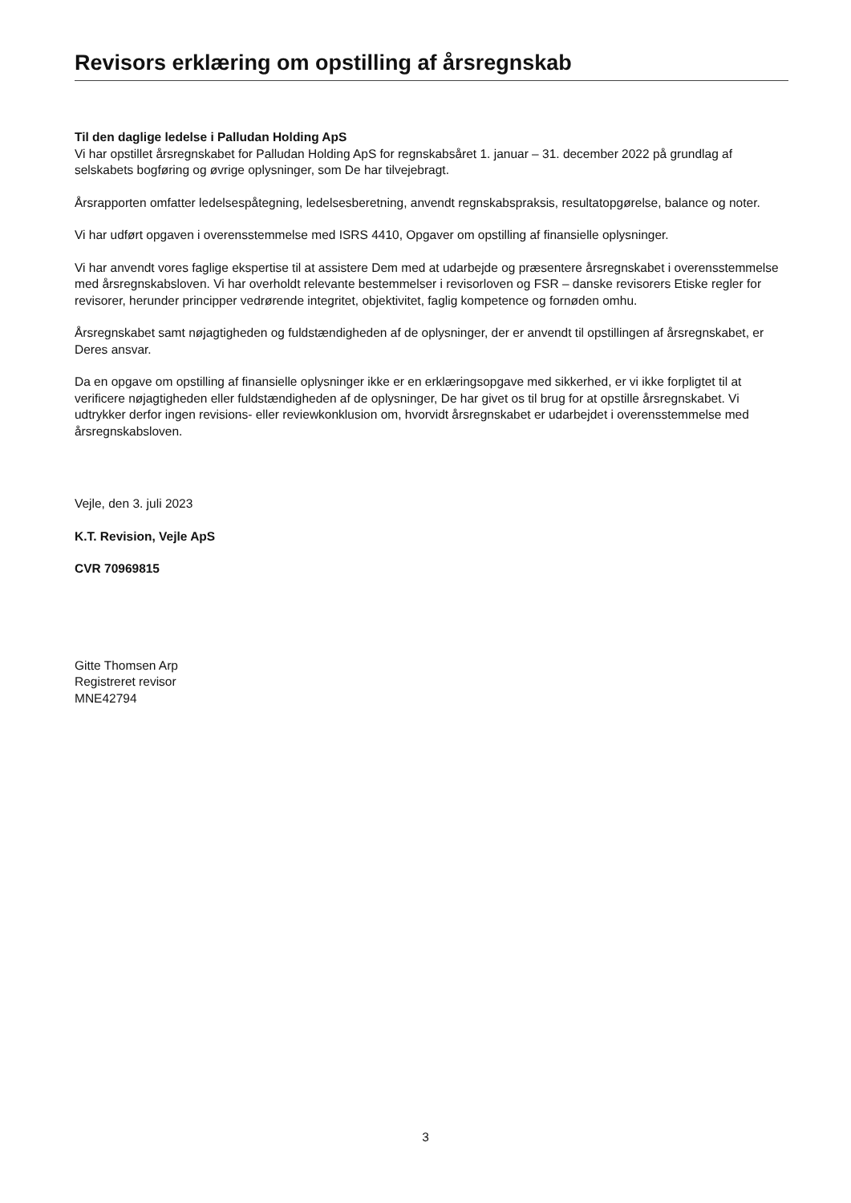Revisors erklæring om opstilling af årsregnskab
Til den daglige ledelse i Palludan Holding ApS
Vi har opstillet årsregnskabet for Palludan Holding ApS for regnskabsåret 1. januar – 31. december 2022 på grundlag af selskabets bogføring og øvrige oplysninger, som De har tilvejebragt.
Årsrapporten omfatter ledelsespåtegning, ledelsesberetning, anvendt regnskabspraksis, resultatopgørelse, balance og noter.
Vi har udført opgaven i overensstemmelse med ISRS 4410, Opgaver om opstilling af finansielle oplysninger.
Vi har anvendt vores faglige ekspertise til at assistere Dem med at udarbejde og præsentere årsregnskabet i overensstemmelse med årsregnskabsloven. Vi har overholdt relevante bestemmelser i revisorloven og FSR – danske revisorers Etiske regler for revisorer, herunder principper vedrørende integritet, objektivitet, faglig kompetence og fornøden omhu.
Årsregnskabet samt nøjagtigheden og fuldstændigheden af de oplysninger, der er anvendt til opstillingen af årsregnskabet, er Deres ansvar.
Da en opgave om opstilling af finansielle oplysninger ikke er en erklæringsopgave med sikkerhed, er vi ikke forpligtet til at verificere nøjagtigheden eller fuldstændigheden af de oplysninger, De har givet os til brug for at opstille årsregnskabet. Vi udtrykker derfor ingen revisions- eller reviewkonklusion om, hvorvidt årsregnskabet er udarbejdet i overensstemmelse med årsregnskabsloven.
Vejle, den 3. juli 2023
K.T. Revision, Vejle ApS
CVR 70969815
Gitte Thomsen Arp
Registreret revisor
MNE42794
3